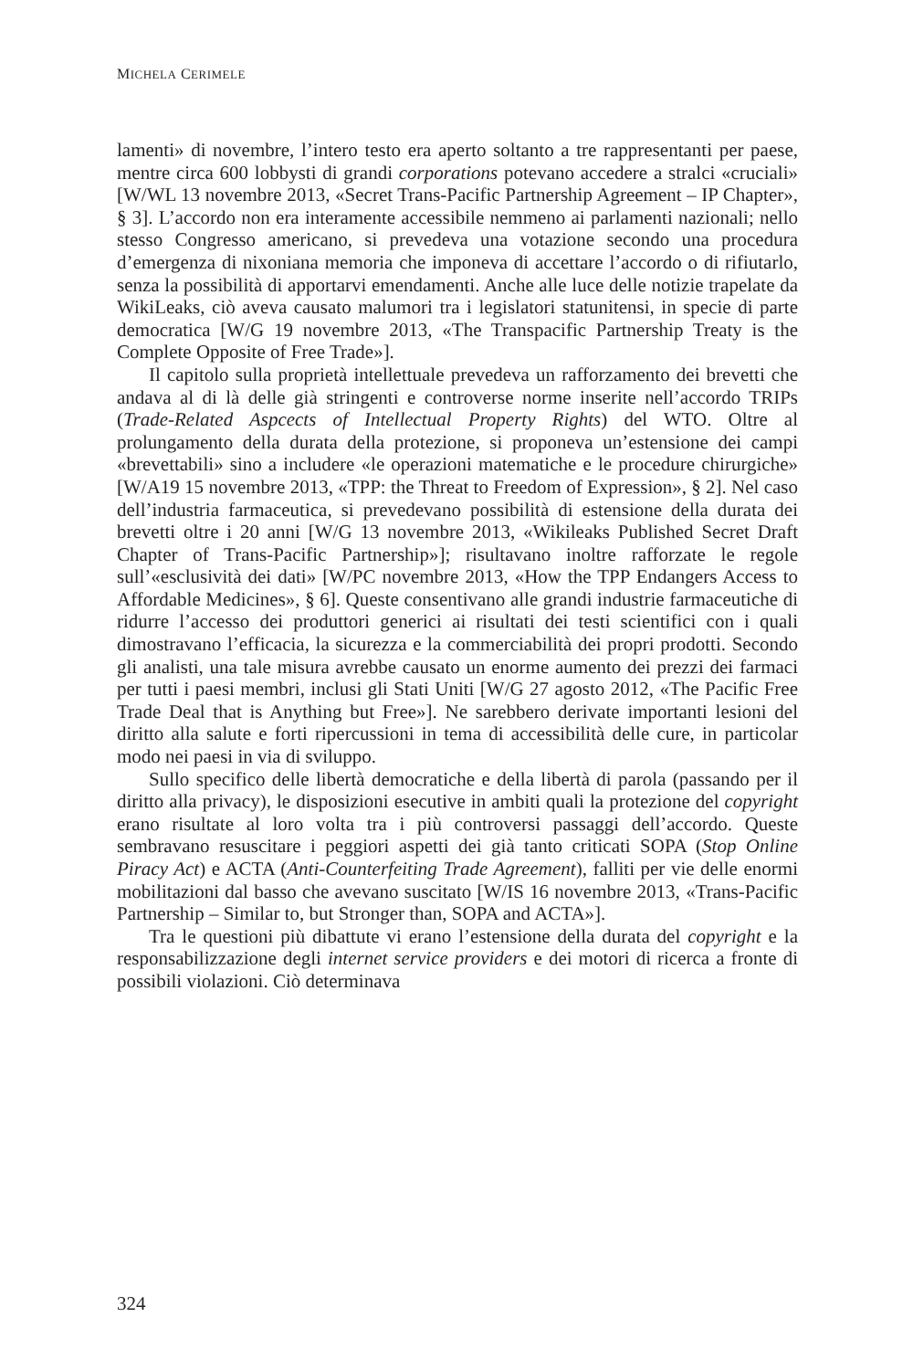MICHELA CERIMELE
lamenti» di novembre, l’intero testo era aperto soltanto a tre rappresentanti per paese, mentre circa 600 lobbysti di grandi corporations potevano accedere a stralci «cruciali» [W/WL 13 novembre 2013, «Secret Trans-Pacific Partnership Agreement – IP Chapter», § 3]. L’accordo non era interamente accessibile nemmeno ai parlamenti nazionali; nello stesso Congresso americano, si prevedeva una votazione secondo una procedura d’emergenza di nixoniana memoria che imponeva di accettare l’accordo o di rifiutarlo, senza la possibilità di apportarvi emendamenti. Anche alle luce delle notizie trapelate da WikiLeaks, ciò aveva causato malumori tra i legislatori statunitensi, in specie di parte democratica [W/G 19 novembre 2013, «The Transpacific Partnership Treaty is the Complete Opposite of Free Trade»].
Il capitolo sulla proprietà intellettuale prevedeva un rafforzamento dei brevetti che andava al di là delle già stringenti e controverse norme inserite nell’accordo TRIPs (Trade-Related Aspcects of Intellectual Property Rights) del WTO. Oltre al prolungamento della durata della protezione, si proponeva un’estensione dei campi «brevettabili» sino a includere «le operazioni matematiche e le procedure chirurgiche» [W/A19 15 novembre 2013, «TPP: the Threat to Freedom of Expression», § 2]. Nel caso dell’industria farmaceutica, si prevedevano possibilità di estensione della durata dei brevetti oltre i 20 anni [W/G 13 novembre 2013, «Wikileaks Published Secret Draft Chapter of Trans-Pacific Partnership»]; risultavano inoltre rafforzate le regole sull’«esclusività dei dati» [W/PC novembre 2013, «How the TPP Endangers Access to Affordable Medicines», § 6]. Queste consentivano alle grandi industrie farmaceutiche di ridurre l’accesso dei produttori generici ai risultati dei testi scientifici con i quali dimostravano l’efficacia, la sicurezza e la commerciabilità dei propri prodotti. Secondo gli analisti, una tale misura avrebbe causato un enorme aumento dei prezzi dei farmaci per tutti i paesi membri, inclusi gli Stati Uniti [W/G 27 agosto 2012, «The Pacific Free Trade Deal that is Anything but Free»]. Ne sarebbero derivate importanti lesioni del diritto alla salute e forti ripercussioni in tema di accessibilità delle cure, in particolar modo nei paesi in via di sviluppo.
Sullo specifico delle libertà democratiche e della libertà di parola (passando per il diritto alla privacy), le disposizioni esecutive in ambiti quali la protezione del copyright erano risultate al loro volta tra i più controversi passaggi dell’accordo. Queste sembravano resuscitare i peggiori aspetti dei già tanto criticati SOPA (Stop Online Piracy Act) e ACTA (Anti-Counterfeiting Trade Agreement), falliti per vie delle enormi mobilitazioni dal basso che avevano suscitato [W/IS 16 novembre 2013, «Trans-Pacific Partnership – Similar to, but Stronger than, SOPA and ACTA»].
Tra le questioni più dibattute vi erano l’estensione della durata del copyright e la responsabilizzazione degli internet service providers e dei motori di ricerca a fronte di possibili violazioni. Ciò determinava
324